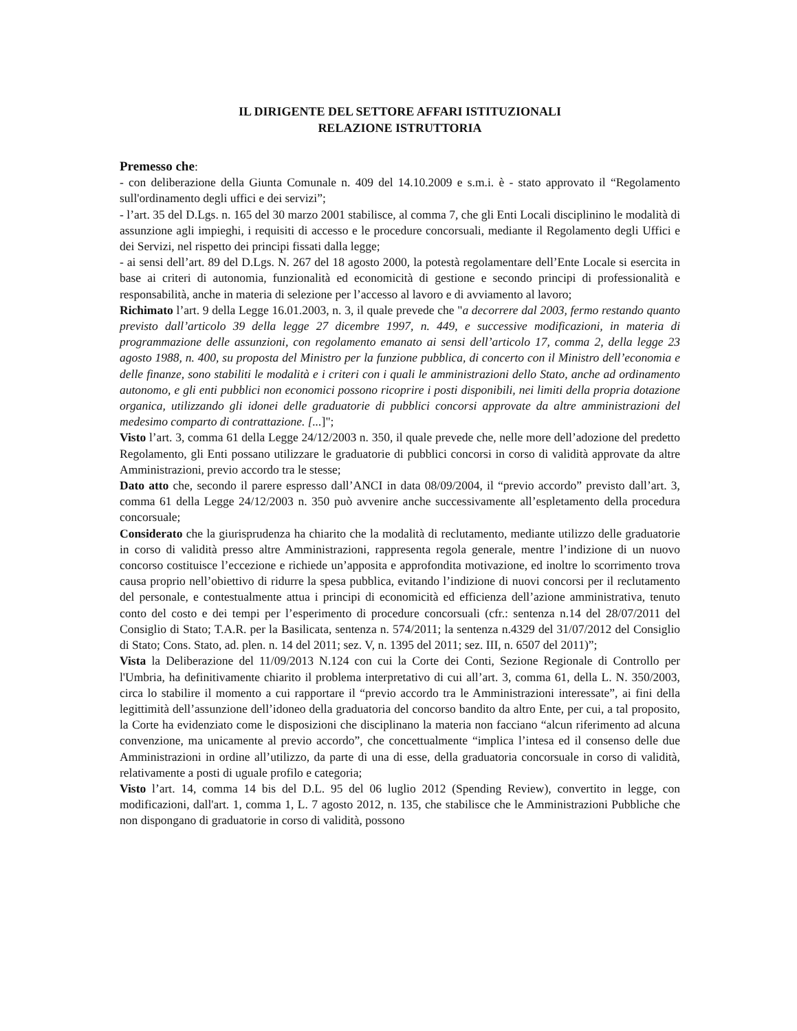IL DIRIGENTE DEL SETTORE AFFARI ISTITUZIONALI
RELAZIONE ISTRUTTORIA
Premesso che:
- con deliberazione della Giunta Comunale n. 409 del 14.10.2009 e s.m.i. è - stato approvato il “Regolamento sull'ordinamento degli uffici e dei servizi”;
- l’art. 35 del D.Lgs. n. 165 del 30 marzo 2001 stabilisce, al comma 7, che gli Enti Locali disciplinino le modalità di assunzione agli impieghi, i requisiti di accesso e le procedure concorsuali, mediante il Regolamento degli Uffici e dei Servizi, nel rispetto dei principi fissati dalla legge;
- ai sensi dell’art. 89 del D.Lgs. N. 267 del 18 agosto 2000, la potestà regolamentare dell’Ente Locale si esercita in base ai criteri di autonomia, funzionalità ed economicità di gestione e secondo principi di professionalità e responsabilità, anche in materia di selezione per l’accesso al lavoro e di avviamento al lavoro;
Richimato l’art. 9 della Legge 16.01.2003, n. 3, il quale prevede che "a decorrere dal 2003, fermo restando quanto previsto dall’articolo 39 della legge 27 dicembre 1997, n. 449, e successive modificazioni, in materia di programmazione delle assunzioni, con regolamento emanato ai sensi dell’articolo 17, comma 2, della legge 23 agosto 1988, n. 400, su proposta del Ministro per la funzione pubblica, di concerto con il Ministro dell’economia e delle finanze, sono stabiliti le modalità e i criteri con i quali le amministrazioni dello Stato, anche ad ordinamento autonomo, e gli enti pubblici non economici possono ricoprire i posti disponibili, nei limiti della propria dotazione organica, utilizzando gli idonei delle graduatorie di pubblici concorsi approvate da altre amministrazioni del medesimo comparto di contrattazione. [...]";
Visto l’art. 3, comma 61 della Legge 24/12/2003 n. 350, il quale prevede che, nelle more dell’adozione del predetto Regolamento, gli Enti possano utilizzare le graduatorie di pubblici concorsi in corso di validità approvate da altre Amministrazioni, previo accordo tra le stesse;
Dato atto che, secondo il parere espresso dall’ANCI in data 08/09/2004, il “previo accordo” previsto dall’art. 3, comma 61 della Legge 24/12/2003 n. 350 può avvenire anche successivamente all’espletamento della procedura concorsuale;
Considerato che la giurisprudenza ha chiarito che la modalità di reclutamento, mediante utilizzo delle graduatorie in corso di validità presso altre Amministrazioni, rappresenta regola generale, mentre l’indizione di un nuovo concorso costituisce l’eccezione e richiede un’apposita e approfondita motivazione, ed inoltre lo scorrimento trova causa proprio nell’obiettivo di ridurre la spesa pubblica, evitando l’indizione di nuovi concorsi per il reclutamento del personale, e contestualmente attua i principi di economicità ed efficienza dell’azione amministrativa, tenuto conto del costo e dei tempi per l’esperimento di procedure concorsuali (cfr.: sentenza n.14 del 28/07/2011 del Consiglio di Stato; T.A.R. per la Basilicata, sentenza n. 574/2011; la sentenza n.4329 del 31/07/2012 del Consiglio di Stato; Cons. Stato, ad. plen. n. 14 del 2011; sez. V, n. 1395 del 2011; sez. III, n. 6507 del 2011)”;
Vista la Deliberazione del 11/09/2013 N.124 con cui la Corte dei Conti, Sezione Regionale di Controllo per l'Umbria, ha definitivamente chiarito il problema interpretativo di cui all’art. 3, comma 61, della L. N. 350/2003, circa lo stabilire il momento a cui rapportare il “previo accordo tra le Amministrazioni interessate”, ai fini della legittimità dell’assunzione dell’idoneo della graduatoria del concorso bandito da altro Ente, per cui, a tal proposito, la Corte ha evidenziato come le disposizioni che disciplinano la materia non facciano “alcun riferimento ad alcuna convenzione, ma unicamente al previo accordo”, che concettualmente “implica l’intesa ed il consenso delle due Amministrazioni in ordine all’utilizzo, da parte di una di esse, della graduatoria concorsuale in corso di validità, relativamente a posti di uguale profilo e categoria;
Visto l’art. 14, comma 14 bis del D.L. 95 del 06 luglio 2012 (Spending Review), convertito in legge, con modificazioni, dall'art. 1, comma 1, L. 7 agosto 2012, n. 135, che stabilisce che le Amministrazioni Pubbliche che non dispongano di graduatorie in corso di validità, possono